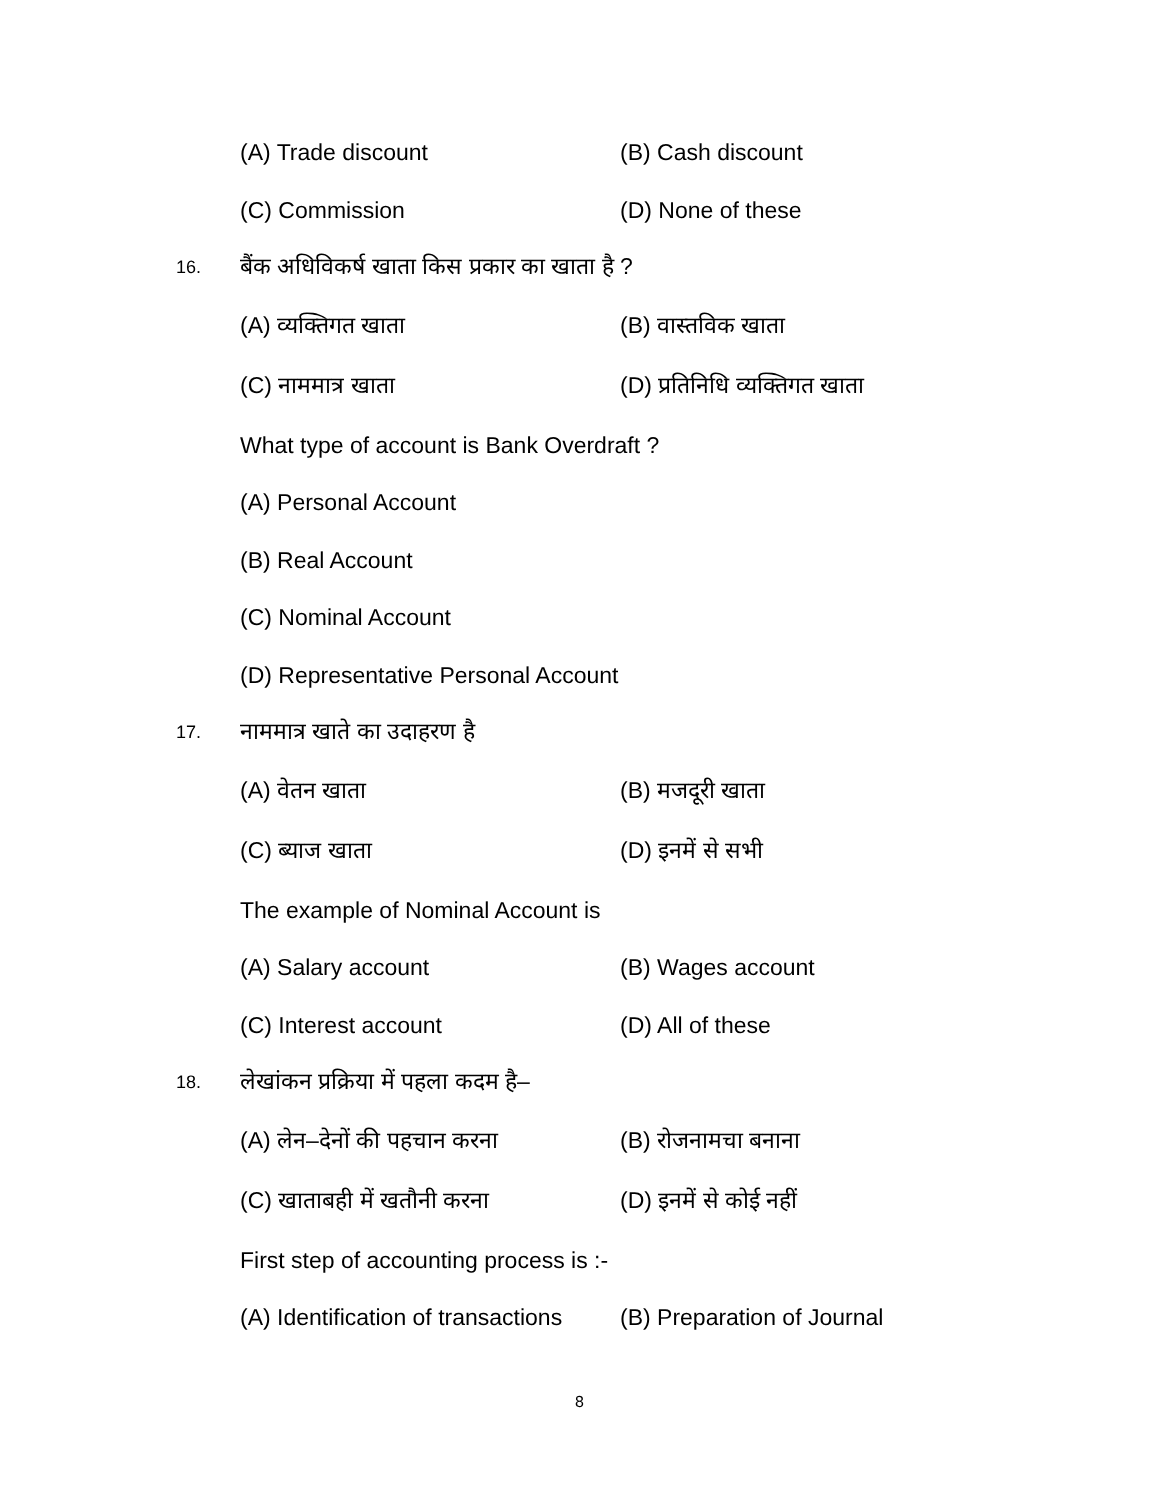(A) Trade discount (B) Cash discount
(C) Commission (D) None of these
16.
बैंक अधिविकर्ष खाता किस प्रकार का खाता है ?
(A) व्यक्तिगत खाता (B) वास्तविक खाता
(C) नाममात्र खाता (D) प्रतिनिधि व्यक्तिगत खाता
What type of account is Bank Overdraft ?
(A) Personal Account
(B) Real Account
(C) Nominal Account
(D) Representative Personal Account
17.
नाममात्र खाते का उदाहरण है
(A) वेतन खाता (B) मजदूरी खाता
(C) ब्याज खाता (D) इनमें से सभी
The example of Nominal Account is
(A) Salary account (B) Wages account
(C) Interest account (D) All of these
18.
लेखांकन प्रक्रिया में पहला कदम है–
(A) लेन–देनों की पहचान करना (B) रोजनामचा बनाना
(C) खाताबही में खतौनी करना (D) इनमें से कोई नहीं
First step of accounting process is :-
(A) Identification of transactions
(B) Preparation of Journal
8